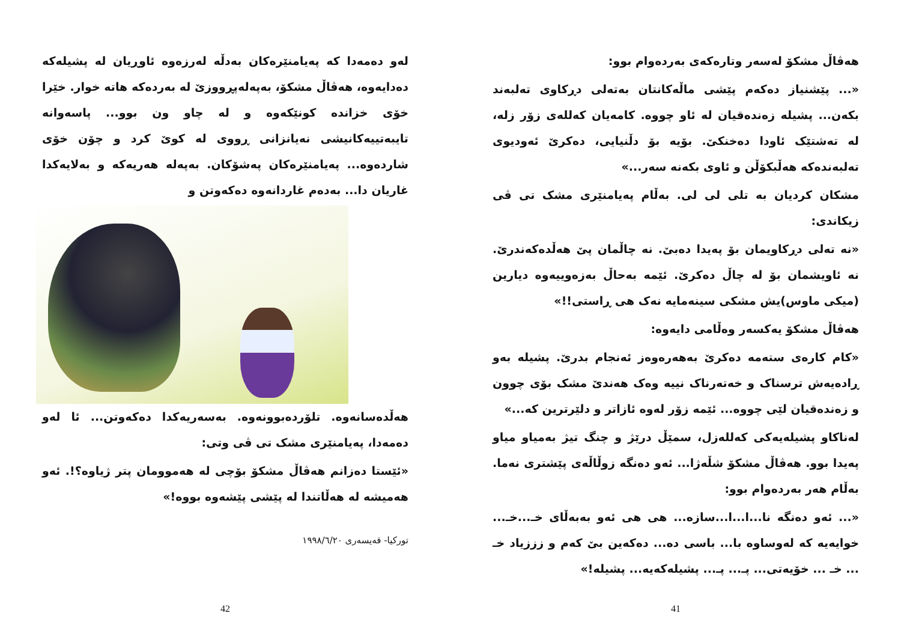هەڤاڵ مشکۆ لەسەر وتارەکەی بەردەوام بوو:
«... پێشنیاز دەکەم پێشی ماڵەکانتان بەتەلی دڕکاوی تەلبەند بکەن... پشیلە زەندەقیان لە ئاو چووە. کامەیان کەللەی زۆر زلە، لە تەشتێک ئاودا دەخنکێ. بۆیە بۆ دڵنیایی، دەکرێ ئەودیوی تەلبەندەکە هەڵبکۆڵن و ئاوی بکەنە سەر...»
مشکان کردیان بە تلی لی لی. بەڵام پەیامنێری مشک تی ڤی زیکاندی:
«نە تەلی دڕکاویمان بۆ پەیدا دەبێ. نە چاڵمان پێ هەڵدەکەندرێ. نە ئاویشمان بۆ لە چاڵ دەکرێ. ئێمە بەحاڵ بەزەوییەوە دیارین (میکی ماوس)یش مشکی سینەمایە نەک هی ڕاستی!!»
هەڤاڵ مشکۆ یەکسەر وەڵامی دایەوە:
«کام کارەی ستەمە دەکرێ بەهەرەوەز ئەنجام بدرێ. پشیلە بەو ڕادەیەش ترسناک و خەتەرناک نییە وەک هەندێ مشک بۆی چوون و زەندەقیان لێی چووە... ئێمە زۆر لەوە ئازاتر و دلێرترین کە...»
لەناکاو پشیلەیەکی کەللەزل، سمێڵ درێژ و چنگ تیژ بەمیاو میاو پەیدا بوو. هەڤاڵ مشکۆ شڵەژا... ئەو دەنگە زوڵاڵەی پێشتری نەما. بەڵام هەر بەردەوام بوو:
«... ئەو دەنگە نا...ا...ا...سازە... هی هی ئەو بەبەڵای خـ...خـ... خوایەیە کە لەوساوە با... باسی دە... دەکەین بێ کەم و زززیاد خـ ... خـ ... خۆیەتی... پـ... پـ... پشیلەکەیە... پشیلە!»
41
لەو دەمەدا کە پەیامنێرەکان بەدڵە لەرزەوە ئاوڕیان لە پشیلەکە دەدایەوە، هەڤاڵ مشکۆ، بەپەلەپڕووزێ لە بەردەکە هاتە خوار. خێرا خۆی خزاندە کونێکەوە و لە چاو ون بوو... پاسەوانە تایبەتییەکانیشی نەیانزانی ڕووی لە کوێ کرد و چۆن خۆی شاردەوە... پەیامنێرەکان پەشۆکان. بەپەلە هەریەکە و بەلایەکدا غاریان دا... بەدەم غاردانەوە دەکەوتن و
هەڵدەسانەوە. تلۆردەبوونەوە. بەسەریەکدا دەکەوتن... ئا لەو دەمەدا، پەیامنێری مشک تی ڤی وتی:
«ئێستا دەزانم هەڤاڵ مشکۆ بۆچی لە هەموومان پتر ژیاوە؟!. ئەو هەمیشە لە هەڵاتندا لە پێشی پێشەوە بووە!»
تورکیا- قەیسەری ١٩٩٨/٦/٢٠
42